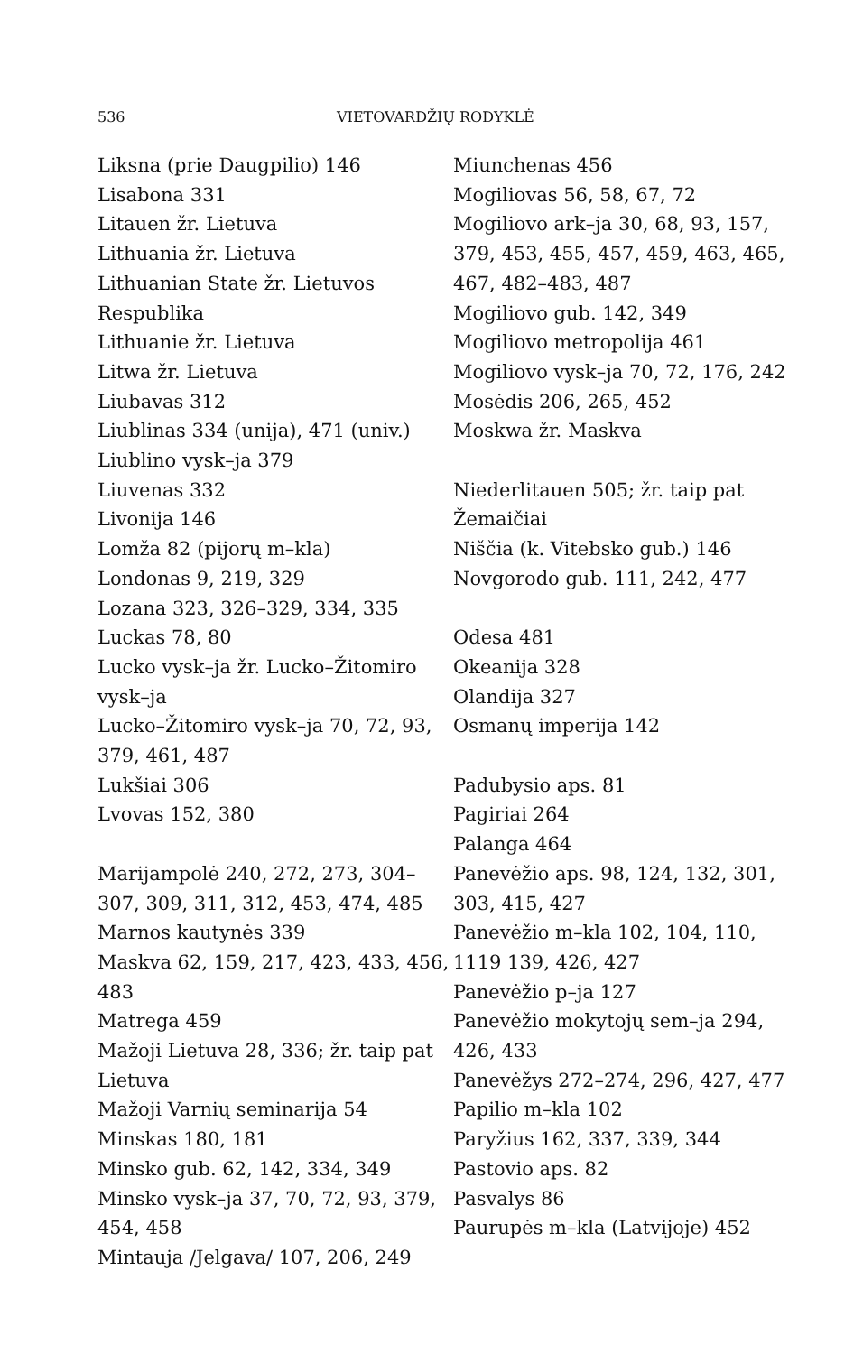536 VIETOVARDŽIŲ RODYKLĖ
Liksna (prie Daugpilio) 146
Lisabona 331
Litauen žr. Lietuva
Lithuania žr. Lietuva
Lithuanian State žr. Lietuvos Respublika
Lithuanie žr. Lietuva
Litwa žr. Lietuva
Liubavas 312
Liublinas 334 (unija), 471 (univ.)
Liublino vysk–ja 379
Liuvenas 332
Livonija 146
Lomža 82 (pijorų m–kla)
Londonas 9, 219, 329
Lozana 323, 326–329, 334, 335
Luckas 78, 80
Lucko vysk–ja žr. Lucko–Žitomiro vysk–ja
Lucko–Žitomiro vysk–ja 70, 72, 93, 379, 461, 487
Lukšiai 306
Lvovas 152, 380
Marijampolė 240, 272, 273, 304–307, 309, 311, 312, 453, 474, 485
Marnos kautynės 339
Maskva 62, 159, 217, 423, 433, 456, 483
Matrega 459
Mažoji Lietuva 28, 336; žr. taip pat Lietuva
Mažoji Varnių seminarija 54
Minskas 180, 181
Minsko gub. 62, 142, 334, 349
Minsko vysk–ja 37, 70, 72, 93, 379, 454, 458
Mintauja /Jelgava/ 107, 206, 249
Miunchenas 456
Mogiliovas 56, 58, 67, 72
Mogiliovo ark–ja 30, 68, 93, 157, 379, 453, 455, 457, 459, 463, 465, 467, 482–483, 487
Mogiliovo gub. 142, 349
Mogiliovo metropolija 461
Mogiliovo vysk–ja 70, 72, 176, 242
Mosėdis 206, 265, 452
Moskwa žr. Maskva
Niederlitauen 505; žr. taip pat Žemaičiai
Niščia (k. Vitebsko gub.) 146
Novgorodo gub. 111, 242, 477
Odesa 481
Okeanija 328
Olandija 327
Osmanų imperija 142
Padubysio aps. 81
Pagiriai 264
Palanga 464
Panevėžio aps. 98, 124, 132, 301, 303, 415, 427
Panevėžio m–kla 102, 104, 110, 1119 139, 426, 427
Panevėžio p–ja 127
Panevėžio mokytojų sem–ja 294, 426, 433
Panevėžys 272–274, 296, 427, 477
Papilio m–kla 102
Paryžius 162, 337, 339, 344
Pastovio aps. 82
Pasvalys 86
Paurupės m–kla (Latvijoje) 452